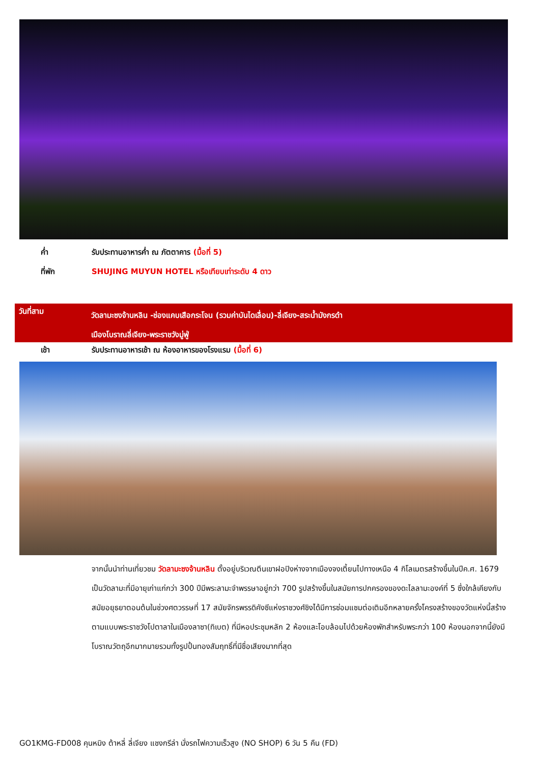ค่ำ รับประทานอาหารค่ำ ณ ภัตตาคาร (มื้อที่ 5)
ที่พัก SHUJING MUYUN HOTEL หรือเทียบเท่าระดับ 4 ดาว
วันที่สาม
วัดลามะซงจ้านหลิน -ช่องแคบเสือกระโจน (รวมค่าบันไดเลื่อน)-ลี่เจียง-สระน้ำมังกรดำ
เมืองโบราณลี่เจียง-พระราชวังมู่ฟู่
เช้า รับประทานอาหารเช้า ณ ห้องอาหารของโรงแรม (มื้อที่ 6)
จากนั้นนำท่านเที่ยวชม วัดลามะซงจ้านหลิน ตั้งอยู่บริเวณตีนเขาฝอปิงห่างจากเมืองจงเตี้ยนไปทางเหนือ 4 กิโลเมตรสร้างขึ้นในปีค.ศ. 1679 เป็นวัดลามะที่มีอายุเก่าแก่กว่า 300 ปีมีพระลามะจำพรรษาอยู่กว่า 700 รูปสร้างขึ้นในสมัยการปกครองของดะไลลามะองค์ที่ 5 ซึ่งใกล้เคียงกับสมัยอยุธยาตอนต้นในช่วงศตวรรษที่ 17 สมัยจักรพรรดิคังซีแห่งราชวงศ์ชิงได้มีการซ่อมแซมต่อเติมอีกหลายครั้งโครงสร้างของวัดแห่งนี้สร้างตามแบบพระราชวังโปตาลาในเมืองลาซา(ทิเบต) ที่มีหอประชุมหลัก 2 ห้องและโอบล้อมไปด้วยห้องพักสำหรับพระกว่า 100 ห้องนอกจากนี้ยังมีโบราณวัตถุอีกมากมายรวมทั้งรูปปั้นทองสัมฤทธิ์ที่มีชื่อเสียงมากที่สุด
GO1KMG-FD008 คุนหมิง ต้าหลี่ ลี่เจียง แชงกรีล่า นั่งรถไฟความเร็วสูง (NO SHOP) 6 วัน 5 คืน (FD)